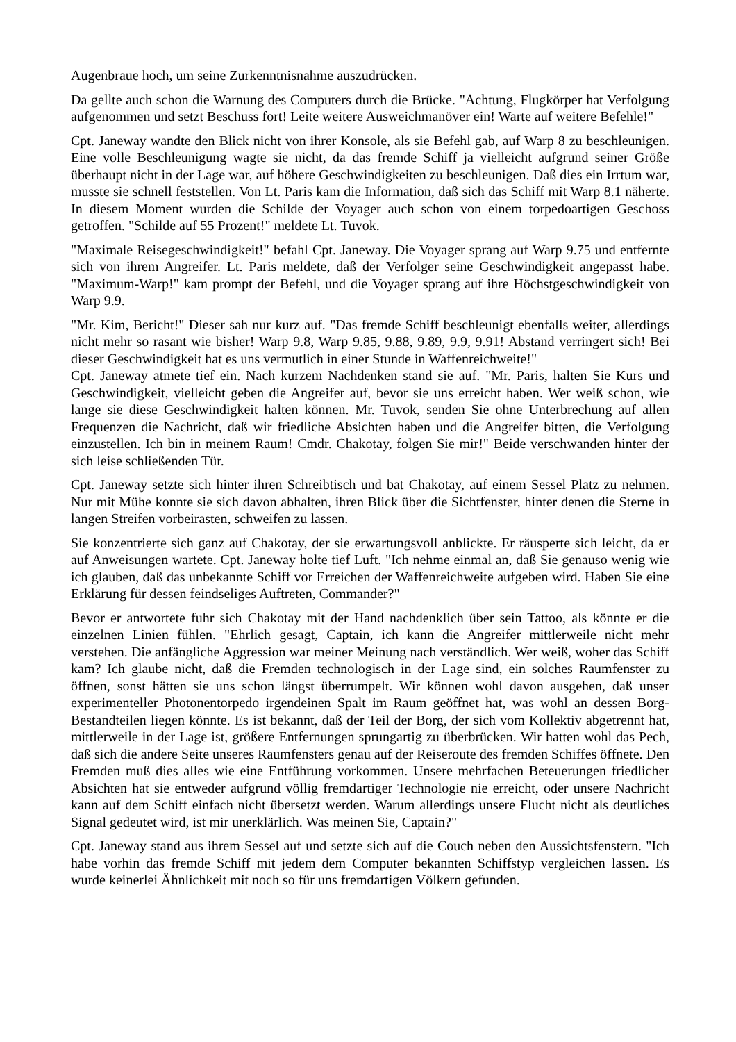Augenbraue hoch, um seine Zurkenntnisnahme auszudrücken.
Da gellte auch schon die Warnung des Computers durch die Brücke. "Achtung, Flugkörper hat Verfolgung aufgenommen und setzt Beschuss fort! Leite weitere Ausweichmanöver ein! Warte auf weitere Befehle!"
Cpt. Janeway wandte den Blick nicht von ihrer Konsole, als sie Befehl gab, auf Warp 8 zu beschleunigen. Eine volle Beschleunigung wagte sie nicht, da das fremde Schiff ja vielleicht aufgrund seiner Größe überhaupt nicht in der Lage war, auf höhere Geschwindigkeiten zu beschleunigen. Daß dies ein Irrtum war, musste sie schnell feststellen. Von Lt. Paris kam die Information, daß sich das Schiff mit Warp 8.1 näherte. In diesem Moment wurden die Schilde der Voyager auch schon von einem torpedoartigen Geschoss getroffen. "Schilde auf 55 Prozent!" meldete Lt. Tuvok.
"Maximale Reisegeschwindigkeit!" befahl Cpt. Janeway. Die Voyager sprang auf Warp 9.75 und entfernte sich von ihrem Angreifer. Lt. Paris meldete, daß der Verfolger seine Geschwindigkeit angepasst habe. "Maximum-Warp!" kam prompt der Befehl, und die Voyager sprang auf ihre Höchstgeschwindigkeit von Warp 9.9.
"Mr. Kim, Bericht!" Dieser sah nur kurz auf. "Das fremde Schiff beschleunigt ebenfalls weiter, allerdings nicht mehr so rasant wie bisher! Warp 9.8, Warp 9.85, 9.88, 9.89, 9.9, 9.91! Abstand verringert sich! Bei dieser Geschwindigkeit hat es uns vermutlich in einer Stunde in Waffenreichweite!"
Cpt. Janeway atmete tief ein. Nach kurzem Nachdenken stand sie auf. "Mr. Paris, halten Sie Kurs und Geschwindigkeit, vielleicht geben die Angreifer auf, bevor sie uns erreicht haben. Wer weiß schon, wie lange sie diese Geschwindigkeit halten können. Mr. Tuvok, senden Sie ohne Unterbrechung auf allen Frequenzen die Nachricht, daß wir friedliche Absichten haben und die Angreifer bitten, die Verfolgung einzustellen. Ich bin in meinem Raum! Cmdr. Chakotay, folgen Sie mir!" Beide verschwanden hinter der sich leise schließenden Tür.
Cpt. Janeway setzte sich hinter ihren Schreibtisch und bat Chakotay, auf einem Sessel Platz zu nehmen. Nur mit Mühe konnte sie sich davon abhalten, ihren Blick über die Sichtfenster, hinter denen die Sterne in langen Streifen vorbeirasten, schweifen zu lassen.
Sie konzentrierte sich ganz auf Chakotay, der sie erwartungsvoll anblickte. Er räusperte sich leicht, da er auf Anweisungen wartete. Cpt. Janeway holte tief Luft. "Ich nehme einmal an, daß Sie genauso wenig wie ich glauben, daß das unbekannte Schiff vor Erreichen der Waffenreichweite aufgeben wird. Haben Sie eine Erklärung für dessen feindseliges Auftreten, Commander?"
Bevor er antwortete fuhr sich Chakotay mit der Hand nachdenklich über sein Tattoo, als könnte er die einzelnen Linien fühlen. "Ehrlich gesagt, Captain, ich kann die Angreifer mittlerweile nicht mehr verstehen. Die anfängliche Aggression war meiner Meinung nach verständlich. Wer weiß, woher das Schiff kam? Ich glaube nicht, daß die Fremden technologisch in der Lage sind, ein solches Raumfenster zu öffnen, sonst hätten sie uns schon längst überrumpelt. Wir können wohl davon ausgehen, daß unser experimenteller Photonentorpedo irgendeinen Spalt im Raum geöffnet hat, was wohl an dessen Borg-Bestandteilen liegen könnte. Es ist bekannt, daß der Teil der Borg, der sich vom Kollektiv abgetrennt hat, mittlerweile in der Lage ist, größere Entfernungen sprungartig zu überbrücken. Wir hatten wohl das Pech, daß sich die andere Seite unseres Raumfensters genau auf der Reiseroute des fremden Schiffes öffnete. Den Fremden muß dies alles wie eine Entführung vorkommen. Unsere mehrfachen Beteuerungen friedlicher Absichten hat sie entweder aufgrund völlig fremdartiger Technologie nie erreicht, oder unsere Nachricht kann auf dem Schiff einfach nicht übersetzt werden. Warum allerdings unsere Flucht nicht als deutliches Signal gedeutet wird, ist mir unerklärlich. Was meinen Sie, Captain?"
Cpt. Janeway stand aus ihrem Sessel auf und setzte sich auf die Couch neben den Aussichtsfenstern. "Ich habe vorhin das fremde Schiff mit jedem dem Computer bekannten Schiffstyp vergleichen lassen. Es wurde keinerlei Ähnlichkeit mit noch so für uns fremdartigen Völkern gefunden.